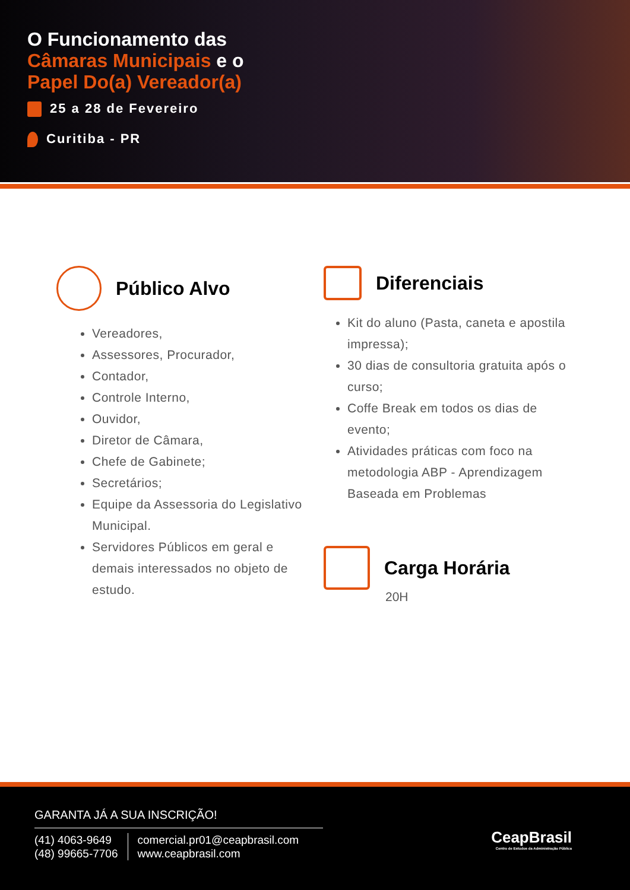O Funcionamento das
Câmaras Municipais e o
Papel Do(a) Vereador(a)
25 a 28 de Fevereiro
Curitiba - PR
Público Alvo
Vereadores,
Assessores, Procurador,
Contador,
Controle Interno,
Ouvidor,
Diretor de Câmara,
Chefe de Gabinete;
Secretários;
Equipe da Assessoria do Legislativo Municipal.
Servidores Públicos em geral e demais interessados no objeto de estudo.
Diferenciais
Kit do aluno (Pasta, caneta e apostila impressa);
30 dias de consultoria gratuita após o curso;
Coffe Break em todos os dias de evento;
Atividades práticas com foco na metodologia ABP - Aprendizagem Baseada em Problemas
Carga Horária
20H
GARANTA JÁ A SUA INSCRIÇÃO!
(41) 4063-9649
(48) 99665-7706
comercial.pr01@ceapbrasil.com
www.ceapbrasil.com
CeapBrasil
Centro de Estudos da Administração Pública